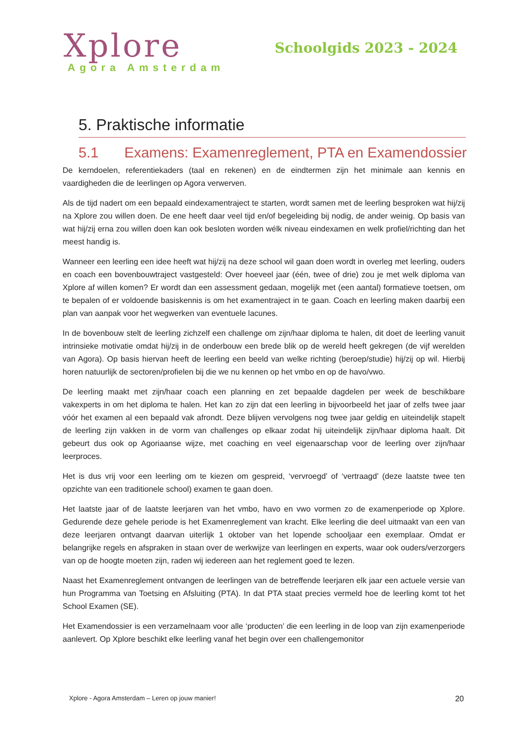Xplore
Agora Amsterdam
Schoolgids 2023 - 2024
5. Praktische informatie
5.1 Examens: Examenreglement, PTA en Examendossier
De kerndoelen, referentiekaders (taal en rekenen) en de eindtermen zijn het minimale aan kennis en vaardigheden die de leerlingen op Agora verwerven.
Als de tijd nadert om een bepaald eindexamentraject te starten, wordt samen met de leerling besproken wat hij/zij na Xplore zou willen doen. De ene heeft daar veel tijd en/of begeleiding bij nodig, de ander weinig. Op basis van wat hij/zij erna zou willen doen kan ook besloten worden wélk niveau eindexamen en welk profiel/richting dan het meest handig is.
Wanneer een leerling een idee heeft wat hij/zij na deze school wil gaan doen wordt in overleg met leerling, ouders en coach een bovenbouwtraject vastgesteld: Over hoeveel jaar (één, twee of drie) zou je met welk diploma van Xplore af willen komen? Er wordt dan een assessment gedaan, mogelijk met (een aantal) formatieve toetsen, om te bepalen of er voldoende basiskennis is om het examentraject in te gaan. Coach en leerling maken daarbij een plan van aanpak voor het wegwerken van eventuele lacunes.
In de bovenbouw stelt de leerling zichzelf een challenge om zijn/haar diploma te halen, dit doet de leerling vanuit intrinsieke motivatie omdat hij/zij in de onderbouw een brede blik op de wereld heeft gekregen (de vijf werelden van Agora). Op basis hiervan heeft de leerling een beeld van welke richting (beroep/studie) hij/zij op wil. Hierbij horen natuurlijk de sectoren/profielen bij die we nu kennen op het vmbo en op de havo/vwo.
De leerling maakt met zijn/haar coach een planning en zet bepaalde dagdelen per week de beschikbare vakexperts in om het diploma te halen. Het kan zo zijn dat een leerling in bijvoorbeeld het jaar of zelfs twee jaar vóór het examen al een bepaald vak afrondt. Deze blijven vervolgens nog twee jaar geldig en uiteindelijk stapelt de leerling zijn vakken in de vorm van challenges op elkaar zodat hij uiteindelijk zijn/haar diploma haalt. Dit gebeurt dus ook op Agoriaanse wijze, met coaching en veel eigenaarschap voor de leerling over zijn/haar leerproces.
Het is dus vrij voor een leerling om te kiezen om gespreid, ‘vervroegd’ of ‘vertraagd’ (deze laatste twee ten opzichte van een traditionele school) examen te gaan doen.
Het laatste jaar of de laatste leerjaren van het vmbo, havo en vwo vormen zo de examenperiode op Xplore. Gedurende deze gehele periode is het Examenreglement van kracht. Elke leerling die deel uitmaakt van een van deze leerjaren ontvangt daarvan uiterlijk 1 oktober van het lopende schooljaar een exemplaar. Omdat er belangrijke regels en afspraken in staan over de werkwijze van leerlingen en experts, waar ook ouders/verzorgers van op de hoogte moeten zijn, raden wij iedereen aan het reglement goed te lezen.
Naast het Examenreglement ontvangen de leerlingen van de betreffende leerjaren elk jaar een actuele versie van hun Programma van Toetsing en Afsluiting (PTA). In dat PTA staat precies vermeld hoe de leerling komt tot het School Examen (SE).
Het Examendossier is een verzamelnaam voor alle ‘producten’ die een leerling in de loop van zijn examenperiode aanlevert. Op Xplore beschikt elke leerling vanaf het begin over een challengemonitor
Xplore - Agora Amsterdam – Leren op jouw manier! 20